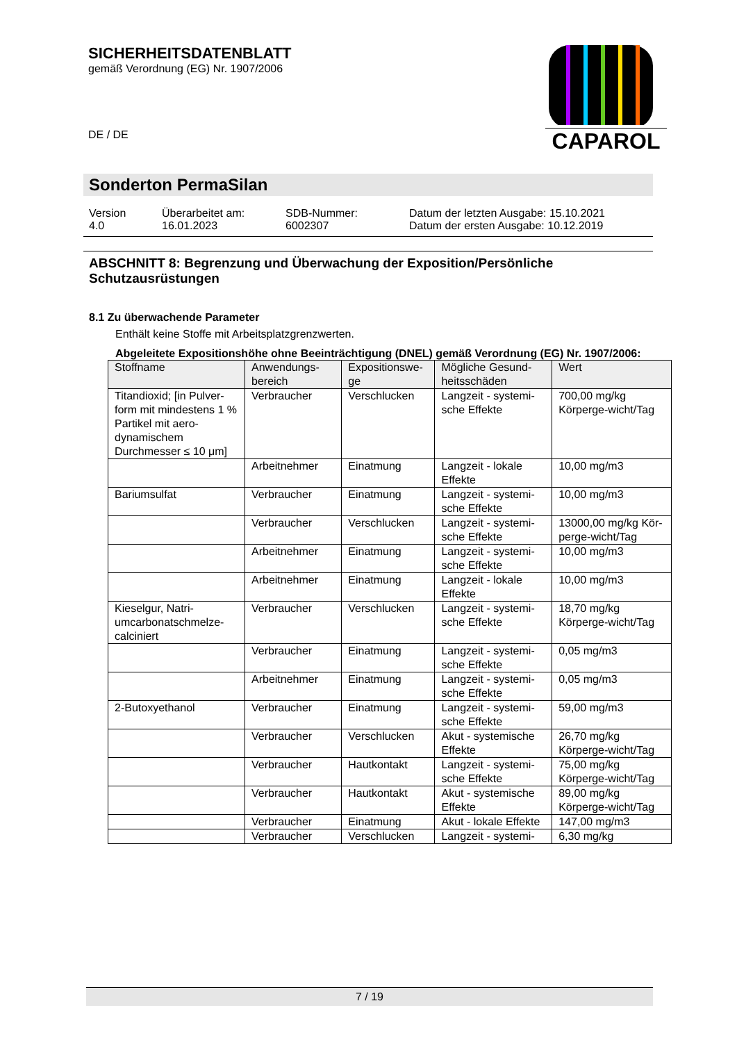SICHERHEITSDATENBLATT
gemäß Verordnung (EG) Nr. 1907/2006
DE / DE
CAPAROL
Sonderton PermaSilan
Version
4.0
Überarbeitet am:
16.01.2023
SDB-Nummer:
6002307
Datum der letzten Ausgabe: 15.10.2021
Datum der ersten Ausgabe: 10.12.2019
ABSCHNITT 8: Begrenzung und Überwachung der Exposition/Persönliche Schutzausrüstungen
8.1 Zu überwachende Parameter
Enthält keine Stoffe mit Arbeitsplatzgrenzwerten.
Abgeleitete Expositionshöhe ohne Beeinträchtigung (DNEL) gemäß Verordnung (EG) Nr. 1907/2006:
| Stoffname | Anwendungs-bereich | Expositionswe-ge | Mögliche Gesund-heitsschäden | Wert |
| --- | --- | --- | --- | --- |
| Titandioxid; [in Pulver-form mit mindestens 1 % Partikel mit aero-dynamischem Durchmesser ≤ 10 μm] | Verbraucher | Verschlucken | Langzeit - systemi-sche Effekte | 700,00 mg/kg Körperge-wicht/Tag |
| | Arbeitnehmer | Einatmung | Langzeit - lokale Effekte | 10,00 mg/m3 |
| Bariumsulfat | Verbraucher | Einatmung | Langzeit - systemi-sche Effekte | 10,00 mg/m3 |
| | Verbraucher | Verschlucken | Langzeit - systemi-sche Effekte | 13000,00 mg/kg Kör-perge-wicht/Tag |
| | Arbeitnehmer | Einatmung | Langzeit - systemi-sche Effekte | 10,00 mg/m3 |
| | Arbeitnehmer | Einatmung | Langzeit - lokale Effekte | 10,00 mg/m3 |
| Kieselgur, Natri-umcarbonatschmelze-calciniert | Verbraucher | Verschlucken | Langzeit - systemi-sche Effekte | 18,70 mg/kg Körperge-wicht/Tag |
| | Verbraucher | Einatmung | Langzeit - systemi-sche Effekte | 0,05 mg/m3 |
| | Arbeitnehmer | Einatmung | Langzeit - systemi-sche Effekte | 0,05 mg/m3 |
| 2-Butoxyethanol | Verbraucher | Einatmung | Langzeit - systemi-sche Effekte | 59,00 mg/m3 |
| | Verbraucher | Verschlucken | Akut - systemische Effekte | 26,70 mg/kg Körperge-wicht/Tag |
| | Verbraucher | Hautkontakt | Langzeit - systemi-sche Effekte | 75,00 mg/kg Körperge-wicht/Tag |
| | Verbraucher | Hautkontakt | Akut - systemische Effekte | 89,00 mg/kg Körperge-wicht/Tag |
| | Verbraucher | Einatmung | Akut - lokale Effekte | 147,00 mg/m3 |
| | Verbraucher | Verschlucken | Langzeit - systemi- | 6,30 mg/kg |
7 / 19